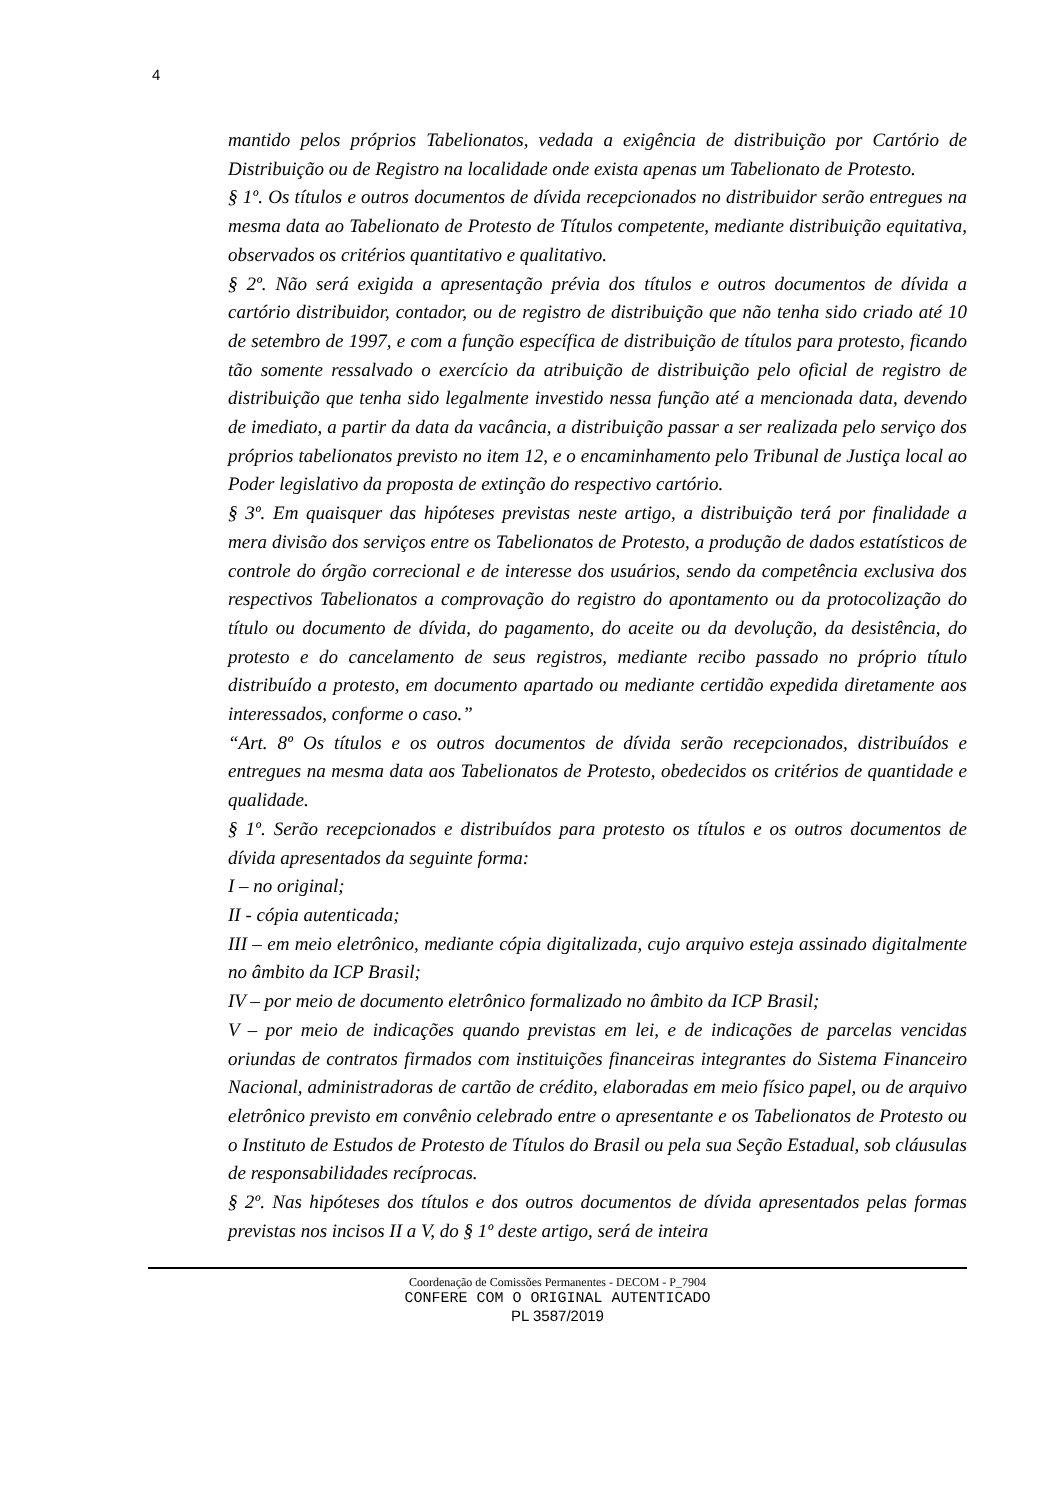4
mantido pelos próprios Tabelionatos, vedada a exigência de distribuição por Cartório de Distribuição ou de Registro na localidade onde exista apenas um Tabelionato de Protesto.
§ 1º. Os títulos e outros documentos de dívida recepcionados no distribuidor serão entregues na mesma data ao Tabelionato de Protesto de Títulos competente, mediante distribuição equitativa, observados os critérios quantitativo e qualitativo.
§ 2º. Não será exigida a apresentação prévia dos títulos e outros documentos de dívida a cartório distribuidor, contador, ou de registro de distribuição que não tenha sido criado até 10 de setembro de 1997, e com a função específica de distribuição de títulos para protesto, ficando tão somente ressalvado o exercício da atribuição de distribuição pelo oficial de registro de distribuição que tenha sido legalmente investido nessa função até a mencionada data, devendo de imediato, a partir da data da vacância, a distribuição passar a ser realizada pelo serviço dos próprios tabelionatos previsto no item 12, e o encaminhamento pelo Tribunal de Justiça local ao Poder legislativo da proposta de extinção do respectivo cartório.
§ 3º. Em quaisquer das hipóteses previstas neste artigo, a distribuição terá por finalidade a mera divisão dos serviços entre os Tabelionatos de Protesto, a produção de dados estatísticos de controle do órgão correcional e de interesse dos usuários, sendo da competência exclusiva dos respectivos Tabelionatos a comprovação do registro do apontamento ou da protocolização do título ou documento de dívida, do pagamento, do aceite ou da devolução, da desistência, do protesto e do cancelamento de seus registros, mediante recibo passado no próprio título distribuído a protesto, em documento apartado ou mediante certidão expedida diretamente aos interessados, conforme o caso.”
“Art. 8º Os títulos e os outros documentos de dívida serão recepcionados, distribuídos e entregues na mesma data aos Tabelionatos de Protesto, obedecidos os critérios de quantidade e qualidade.
§ 1º. Serão recepcionados e distribuídos para protesto os títulos e os outros documentos de dívida apresentados da seguinte forma:
I – no original;
II - cópia autenticada;
III – em meio eletrônico, mediante cópia digitalizada, cujo arquivo esteja assinado digitalmente no âmbito da ICP Brasil;
IV – por meio de documento eletrônico formalizado no âmbito da ICP Brasil;
V – por meio de indicações quando previstas em lei, e de indicações de parcelas vencidas oriundas de contratos firmados com instituições financeiras integrantes do Sistema Financeiro Nacional, administradoras de cartão de crédito, elaboradas em meio físico papel, ou de arquivo eletrônico previsto em convênio celebrado entre o apresentante e os Tabelionatos de Protesto ou o Instituto de Estudos de Protesto de Títulos do Brasil ou pela sua Seção Estadual, sob cláusulas de responsabilidades recíprocas.
§ 2º. Nas hipóteses dos títulos e dos outros documentos de dívida apresentados pelas formas previstas nos incisos II a V, do § 1º deste artigo, será de inteira
Coordenação de Comissões Permanentes - DECOM - P_7904
CONFERE COM O ORIGINAL AUTENTICADO
PL 3587/2019